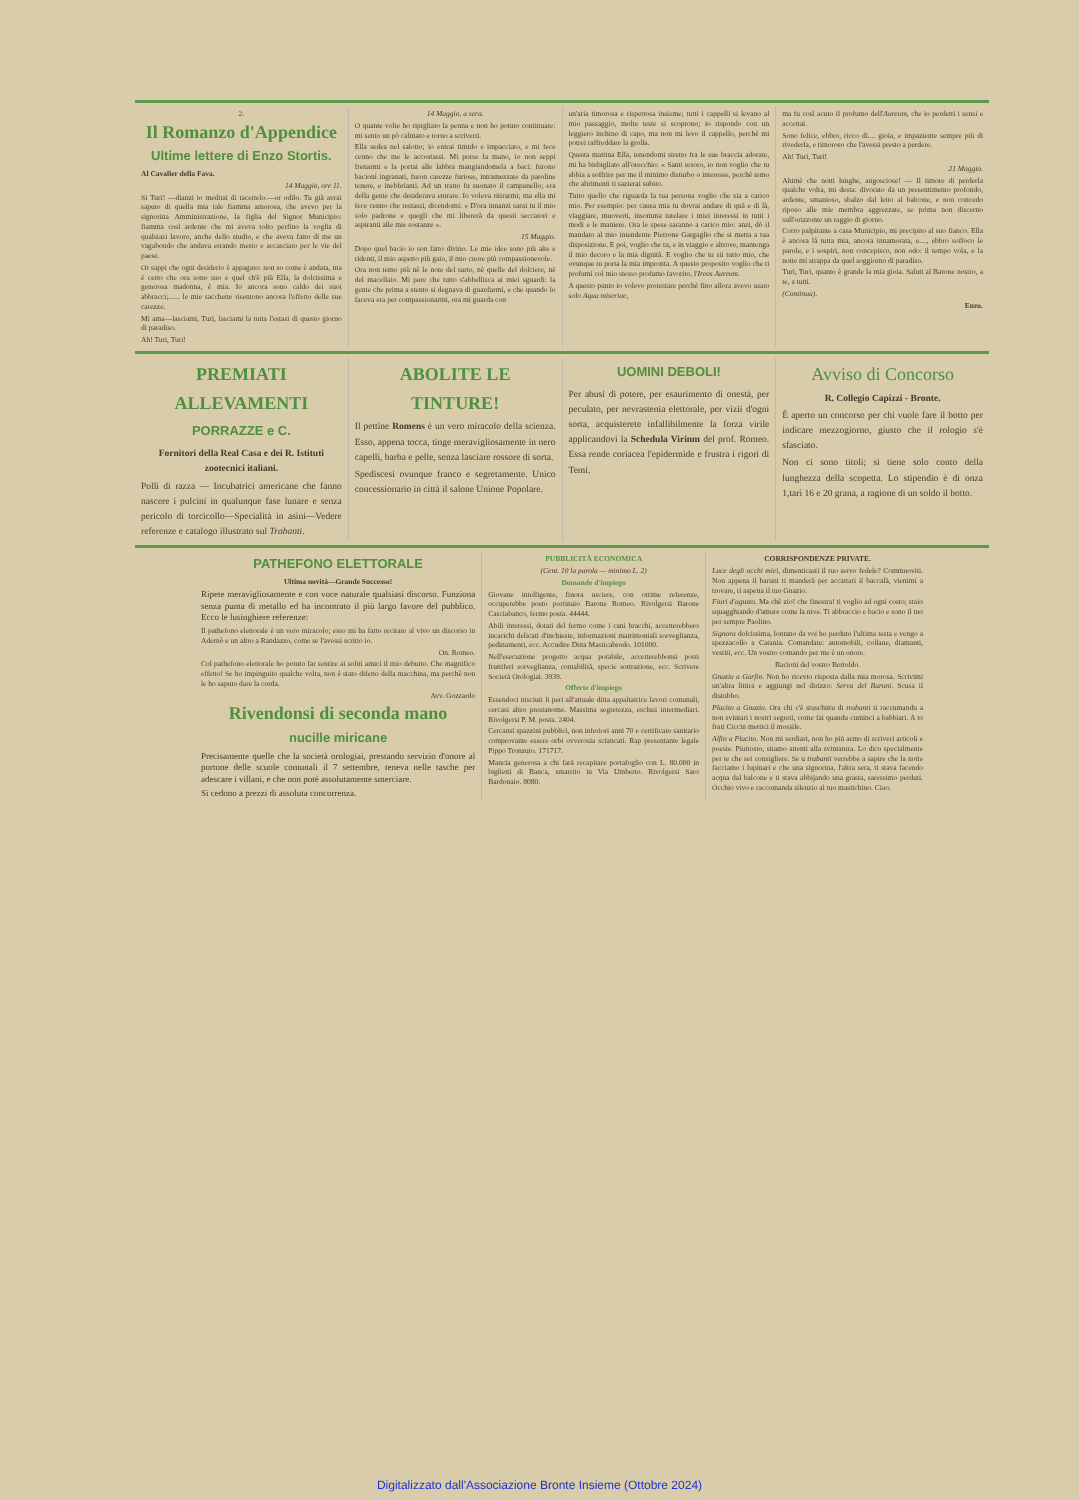2.
Il Romanzo d'Appendice
Ultime lettere di Enzo Stortis.
Al Cavalier della Fava.
14 Maggio, ore 11.
Si Turi! —dianzi io meditai di tacertelo.—or odilo. Tu già avrai saputo di quella mia tale fiamma amorosa, che avevo per la signorina Amministrazione, la figlia del Signor Municipio: fiamma così ardente che mi aveva tolto perfino la voglia di qualsiasi lavoro, anche dello studio, e che aveva fatto di me un vagabondo che andava errando mesto e accasciato per le vie del paese.
Or sappi che ogni desiderio è appagato: non so come è andata, ma è certo che ora sono suo e quel ch'è più Ella, la dolcissima e generosa madonna, è mia. Io ancora sono caldo dei suoi abbracci;...... le mie sacchette risentono ancora l'effetto delle sue carezze.
Mi ama—lasciami, Turi, lasciami la tutta l'estasi di questo giorno di paradiso.
Ah! Turi, Turi!
14 Maggio, a sera.
O quante volte ho ripigliato la penna e non ho potuto continuare: mi sento un pò calmato e torno a scriverti.
Ella sedea nel salotto; io entrai timido e impacciato, e mi fece cenno che me le accostassi. Mi porse la mano, io non seppi frenarmi e la portai alle labbra mangiandomela a baci: furono bacioni ingranati, furon carezze furiose, intramezzate da paroline tenere, e inebbrianti. Ad un tratto fu suonato il campanello; era della gente che desiderava entrare. Io voleva ritirarmi; ma ella mi fece cenno che restassi, dicendomi: « D'ora innanzi sarai tu il mio solo padrone e quegli che mi libererà da questi seccatori e aspiranti alle mie sostanze ».
15 Maggio.
Dopo quel bacio io son fatto divino. Le mie idee sono più alte e ridenti, il mio aspetto più gaio, il mio cuore più compassionevole.
Ora non temo più nè le note del sarto, nè quelle del dolciere, nè del macellaio. Mi pare che tutto s'abbellisca ai miei sguardi: la gente che prima a stento si degnava di guardarmi, e che quando lo faceva era per compassionarmi, ora mi guarda con
un'aria timorosa e rispettosa insieme; tutti i cappelli si levano al mio passaggio, molte teste si scoprono; io rispondo con un leggiero inchino di capo, ma non mi levo il cappello, perchè mi potrei raffreddare la grolla.
Questa mattina Ella, tenendomi stretto fra le sue braccia adorate, mi ha bisbigliato all'orecchio: « Santi tesoro, io non voglio che tu abbia a soffrire per me il minimo disturbo o interesse, perchè temo che altrimenti ti sazierai subito.
Tutto quello che riguarda la tua persona voglio che sia a carico mio. Per esempio: per causa mia tu dovrai andare di quà e di là, viaggiare, muoverti, insomma tutelare i miei interessi in tutti i modi e le maniere. Ora le spese saranno a carico mio: anzi, dò il mandato al mio intendente Pietrone Gargaglio che si metta a tua disposizione. E poi, voglio che tu, e in viaggio e altrove, mantenga il mio decoro e la mia dignità. E voglio che tu sii tutto mio, che ovunque tu porta la mia impronta. A questo proposito voglio che ti profumi col mio stesso profumo favorito, l'Ireos Aureum.
A questo punto io volevo protestare perchè fino allora avevo usato solo Aqua miseriae,
ma fu così acuto il profumo dell'Aureum, che io perdetti i sensi e accettai.
Sono felice, ebbro, ricco di.... gioia, e impaziente sempre più di rivederla, e timoroso che l'avessi presto a perdere.
Ah! Turi, Turi!
21 Maggio.
Ahimè che notti lunghe, angosciose! — Il timore di perderla qualche volta, mi desta: divorato da un presentimento profondo, ardente, smanioso, sbalzo dal letto al balcone, e non concedo riposo alle mie membra aggrezzate, se prima non discerno sull'orizzonte un raggio di giorno.
Corro palpitante a casa Municipio, mi precipito al suo fianco. Ella è ancora là tutta mia, ancora innamorata, e...., ebbro soffoco le parole, e i sospiri, non concepisco, non odo: il tempo vola, e la notte mi strappa da quel soggiorno di paradiso.
Turi, Turi, quanto è grande la mia gioia. Saluti al Barone nostro, a te, a tutti.
(Continua).
Enzo.
PREMIATI ALLEVAMENTI
PORRAZZE e C.
Fornitori della Real Casa e dei R. Istituti zootecnici italiani.
Polli di razza — Incubatrici americane che fanno nascere i pulcini in qualunque fase lunare e senza pericolo di torcicollo—Specialità in asini—Vedere referenze e catalogo illustrato sul Trabanti.
ABOLITE LE TINTURE!
Il pettine Romens è un vero miracolo della scienza. Esso, appena tocca, tinge meravigliosamente in nero capelli, barba e pelle, senza lasciare rossore di sorta.
Spediscesi ovunque franco e segretamente. Unico concessionario in città il salone Unione Popolare.
UOMINI DEBOLI!
Per abusi di potere, per esaurimento di onestà, per peculato, per nevrastenia elettorale, per vizii d'ogni sorta, acquisterete infallibilmente la forza virile applicandovi la Schedula Virinm del prof. Romeo. Essa rende coriacea l'epidermide e frustra i rigori di Temi.
Avviso di Concorso
R. Collegio Capizzi - Bronte.
È aperto un concorso per chi vuole fare il botto per indicare mezzogiorno, giusto che il rologio s'è sfasciato.
Non ci sono titoli; si tiene solo conto della lunghezza della scopetta. Lo stipendio è di onza 1,tarì 16 e 20 grana, a ragione di un soldo il botto.
PATHEFONO ELETTORALE
Ultima novità—Grande Successo!
Ripete meravigliosamente e con voce naturale qualsiasi discorso. Funziona senza punta di metallo ed ha incontrato il più largo favore del pubblico. Ecco le lusinghiere referenze:
Il pathefono elettorale è un vero miracolo; esso mi ha fatto recitare al vivo un discorso in Adernò e un altro a Randazzo, come se l'avessi scritto io.
On. Romeo.
Col pathefono elettorale ho potuto far sentire ai soliti amici il mio debutto. Che magnifico effetto! Se ho impinguito qualche volta, non è stato difetto della macchina, ma perchè non le ho saputo dare la corda.
Avv. Gozzardo
Rivendonsi di seconda mano
nucille miricane
Precisamente quelle che la società orologiai, prestando servizio d'onore al portone delle scuole comunali il 7 settembre, teneva nelle tasche per adescare i villani, e che non potè assolutamente smerciare.
Si cedono a prezzi di assoluta concorrenza.
PUBBLICITÀ ECONOMICA
(Cent. 10 la parola — minimo L. 2)
Domande d'impiego
Giovane intelligente, finora usciere, con ottime referenze, occuperebbe posto portinaio Barone Romeo. Rivolgersi Barone Casciabanco, fermo posta. 44444.
Abili interessi, dotati del fermo come i cani bracchi, accetterebbero incarichi delicati d'inchieste, informazioni matrimoniali sorveglianza, pedinamenti, ecc. Accudire Ditta Masticabrodo. 101000.
Nell'esecuzione progetto acqua potabile, accetterebbonsi posti fruttiferi sorveglianza, contabilità, specie sottrazione, ecc. Scrivere Società Orologiai. 3939.
Offerte d'impiego
Essendoci nisciuti li peri all'attuale ditta appaltatrice lavori comunali, cercasi altro prestanome. Massima segretezza, esclusi intermediari. Rivolgersi P. M. posta. 2404.
Cercansi spazzini pubblici, non inferiori anni 70 e certificato sanitario comprovante essere orbi ovverosia sciancati. Rap presentante legale Pippo Tronzuto. 171717.
Mancia generosa a chi farà recapitare portafoglio con L. 80.000 in biglietti di Banca, smarrito in Via Umberto. Rivolgersi Saro Bardonaio. 8080.
CORRISPONDENZE PRIVATE.
Luce degli occhi miei, dimenticasti il tuo servo fedele? Commuoviti. Non appena il baruni ti manderà per accattari il baccalà, vienimi a trovare, ti aspetta il tuo Gnazio.
Fiuri d'agusto. Ma chè zio! che finestra! ti voglio ad ogni costo; staio squagghiando d'amure come la nive. Ti abbraccio e bacio e sono il tuo per sempre Paolino.
Signora dolcissima, lontano da voi ho perduto l'ultima testa e vengo a spezzacollo a Catania. Comandate: automobili, collane, diamanti, vestiti, ecc. Un vostro comando per me è un onore.
Bacioni del vostro Bertoldo.
Gnaziu a Garfin. Non ho ricevto risposta dalla mia morosa. Scrivimi un'altra littira e aggiungi nel dirizzo: Serva del Baruni. Scusa il distubbo.
Placito a Gnazio. Ora chi c'è stuschittu di trabanti ti raccumandu a non svintari i nostri segreti, come fai quandu cuminci a babbiari. A to frati Ciccin mettici il mossile.
Alfio a Placito. Non mi serdiari, non ho più armo di scriveri articoli e poesie. Piuttosto, stiamo attenti alla svintatura. Lo dico specialmente per te che sei consigliere. Se u trabanti verrebbe a sapire che la notte facciamo i lupinari e che una signorina, l'altra sera, ti stava facendo acqua dal balcone e ti stava abbijando una grasta, saressimo perduti. Occhio vivo e raccomanda silenzio al tuo mastichino. Ciao.
Digitalizzato dall'Associazione Bronte Insieme (Ottobre 2024)